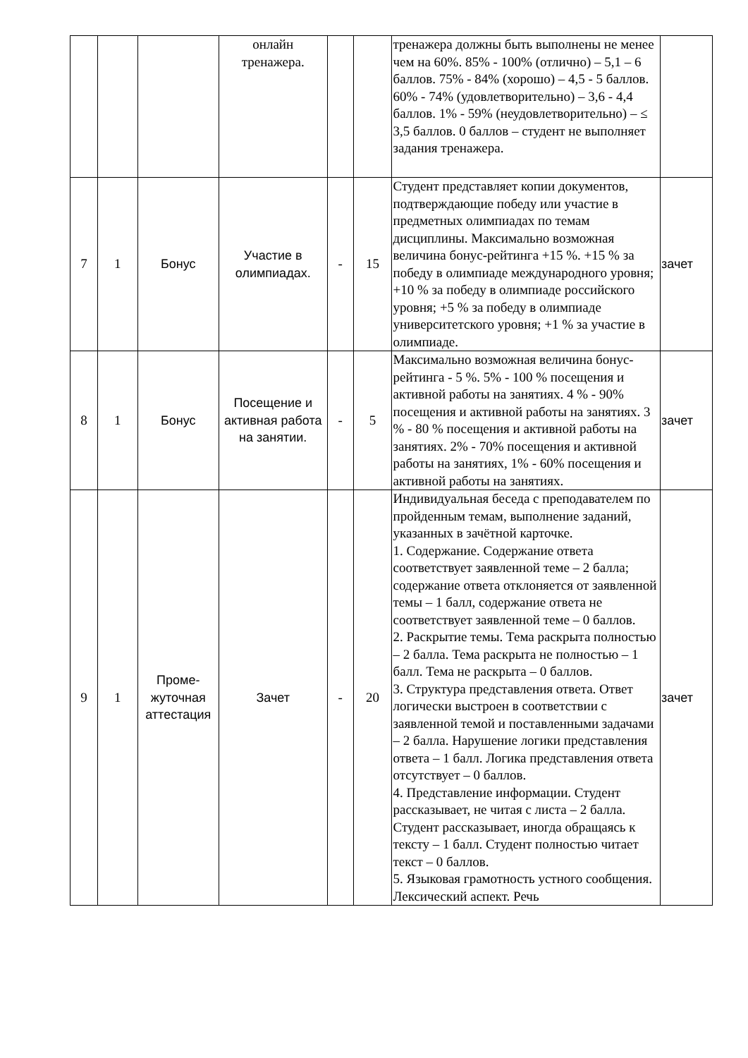| | | | онлайн тренажера. | | | тренажера должны быть выполнены не менее чем на 60%. 85% - 100% (отлично) – 5,1 – 6 баллов. 75% - 84% (хорошо) – 4,5 - 5 баллов. 60% - 74% (удовлетворительно) – 3,6 - 4,4 баллов. 1% - 59% (неудовлетворительно) – ≤ 3,5 баллов. 0 баллов – студент не выполняет задания тренажера. | |
| 7 | 1 | Бонус | Участие в олимпиадах. | - | 15 | Студент представляет копии документов, подтверждающие победу или участие в предметных олимпиадах по темам дисциплины. Максимально возможная величина бонус-рейтинга +15 %. +15 % за победу в олимпиаде международного уровня; +10 % за победу в олимпиаде российского уровня; +5 % за победу в олимпиаде университетского уровня; +1 % за участие в олимпиаде. | зачет |
| 8 | 1 | Бонус | Посещение и активная работа на занятии. | - | 5 | Максимально возможная величина бонус-рейтинга - 5 %. 5% - 100 % посещения и активной работы на занятиях. 4 % - 90% посещения и активной работы на занятиях. 3 % - 80 % посещения и активной работы на занятиях. 2% - 70% посещения и активной работы на занятиях, 1% - 60% посещения и активной работы на занятиях. | зачет |
| 9 | 1 | Проме- жуточная аттестация | Зачет | - | 20 | Индивидуальная беседа с преподавателем по пройденным темам, выполнение заданий, указанных в зачётной карточке. 1. Содержание. Содержание ответа соответствует заявленной теме – 2 балла; содержание ответа отклоняется от заявленной темы – 1 балл, содержание ответа не соответствует заявленной теме – 0 баллов. 2. Раскрытие темы. Тема раскрыта полностью – 2 балла. Тема раскрыта не полностью – 1 балл. Тема не раскрыта – 0 баллов. 3. Структура представления ответа. Ответ логически выстроен в соответствии с заявленной темой и поставленными задачами – 2 балла. Нарушение логики представления ответа – 1 балл. Логика представления ответа отсутствует – 0 баллов. 4. Представление информации. Студент рассказывает, не читая с листа – 2 балла. Студент рассказывает, иногда обращаясь к тексту – 1 балл. Студент полностью читает текст – 0 баллов. 5. Языковая грамотность устного сообщения. Лексический аспект. Речь | зачет |